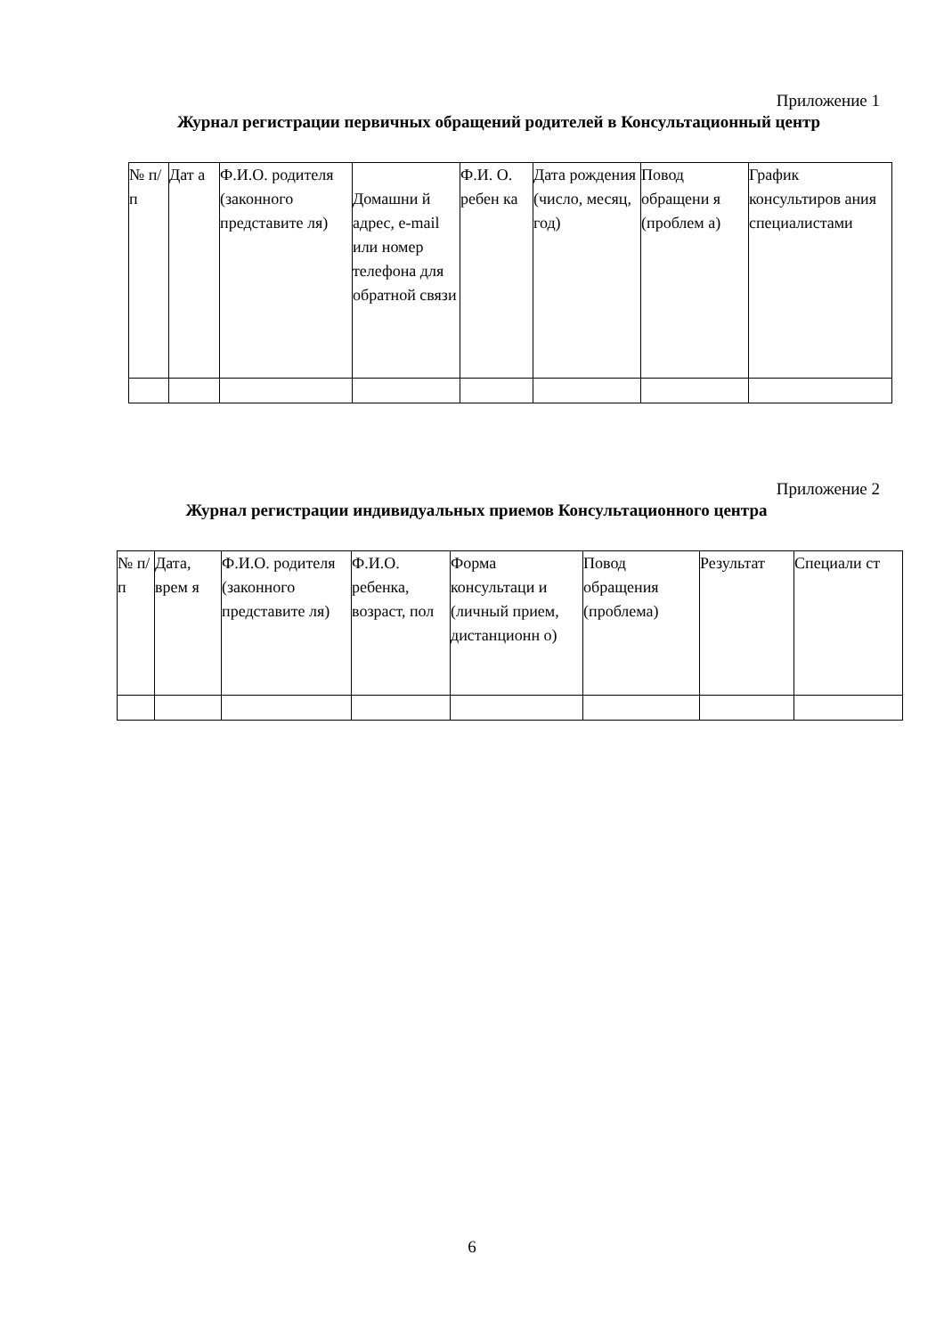Приложение 1
Журнал регистрации первичных обращений родителей в Консультационный центр
| № п/ п | Дат а | Ф.И.О. родителя (законного представите ля) | Домашни й адрес, e-mail или номер телефона для обратной связи | Ф.И. О. ребен ка | Дата рождения (число, месяц, год) | Повод обращени я (проблем а) | График консультиров ания специалистами |
Приложение 2
Журнал регистрации индивидуальных приемов Консультационного центра
| № п/ п | Дата, врем я | Ф.И.О. родителя (законного представите ля) | Ф.И.О. ребенка, возраст, пол | Форма консультаци и (личный прием, дистанционн о) | Повод обращения (проблема) | Результат | Специали ст |
6